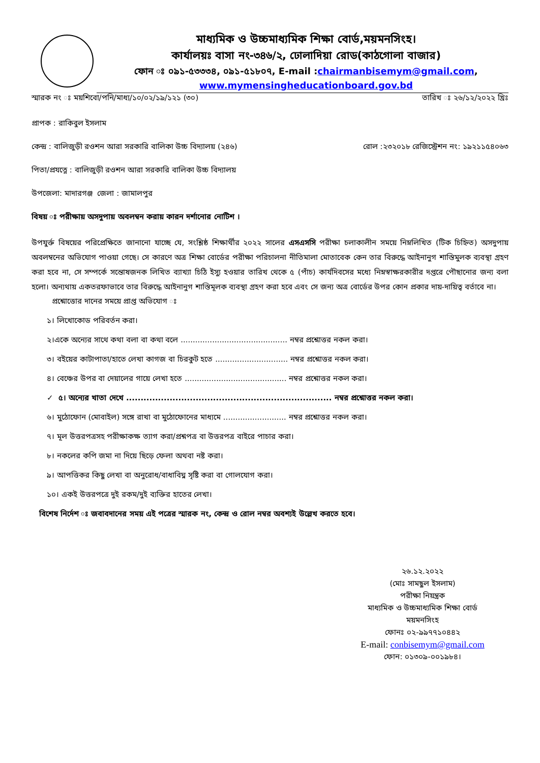মাধ্যমিক ও উচ্চমাধ্যমিক শিক্ষা বোর্ড,ময়মনসিংহ।
কার্যালয়ঃ বাসা নং-৩৪৬/২, ঢোলাদিয়া রোড(কাঠগোলা বাজার)
ফোন ঃ ০৯১-৫৩৩৩৪, ০৯১-৫১৮০৭, E-mail :chairmanbisemym@gmail.com,
www.mymensingheducationboard.gov.bd
স্মারক নং ঃ ময়শিবো/পনি/মাধ্য/১০/০২/১৯/১২১ (৩০) তারিখ ঃ ২৬/১২/২০২২ খ্রিঃ
প্রাপক : রাকিবুল ইসলাম
কেন্দ্র : বালিজুড়ী রওশন আরা সরকারি বালিকা উচ্চ বিদ্যালয় (২৪৬) রোল :২৩২০১৮ রেজিস্ট্রেশন নং: ১৯২১১৫৪০৬৩
পিতা/প্রযত্নে : বালিজুড়ী রওশন আরা সরকারি বালিকা উচ্চ বিদ্যালয়
উপজেলা: মাদারগঞ্জ জেলা : জামালপুর
বিষয় ঃ পরীক্ষায় অসদুপায় অবলম্বন করায় কারন দর্শানোর নোটিশ ।
উপযুর্ক্ত বিষয়ের পরিপ্রেক্ষিতে জানানো যাচ্ছে যে, সংশ্লিষ্ঠ শিক্ষার্থীর ২০২২ সালের এসএসসি পরীক্ষা চলাকালীন সময়ে নিম্নলিখিত (টিক চিহ্নিত) অসদুপায় অবলম্বনের অভিযোগ পাওয়া গেছে। সে কারণে অত্র শিক্ষা বোর্ডের পরীক্ষা পরিচালনা নীতিমালা মোতাবেক কেন তার বিরুদ্ধে আইনানুগ শাস্তিমুলক ব্যবস্থা গ্রহণ করা হবে না, সে সম্পর্কে সন্তোষজনক লিখিত ব্যাখ্যা চিঠি ইস্যু হওয়ার তারিখ থেকে ৫ (পাঁচ) কার্যদিবসের মধ্যে নিম্নস্বাক্ষরকারীর দপ্তরে পৌছানোর জন্য বলা হলো। অন্যথায় একতরফাভাবে তার বিরুদ্ধে আইনানুগ শাস্তিমূলক ব্যবস্থা গ্রহণ করা হবে এবং সে জন্য অত্র বোর্ডের উপর কোন প্রকার দায়-দায়িত্ব বর্তাবে না।
প্রশ্নোত্তোর দানের সময়ে প্রাপ্ত অভিযোগ ঃ
১। লিখোকোড পরিবর্তন করা।
২।একে অন্যের সাথে কথা বলা বা কথা বলে ............................................ নম্বর প্রশ্নোত্তর নকল করা।
৩। বইয়ের কাটাপাতা/হাতে লেখা কাগজ বা চিরকুট হতে .............................. নম্বর প্রশ্নোত্তর নকল করা।
৪। বেঞ্চের উপর বা দেয়ালের গায়ে লেখা হতে .......................................... নম্বর প্রশ্নোত্তর নকল করা।
✓ ৫। অন্যের খাতা দেখে ....................................................................... নম্বর প্রশ্নোত্তর নকল করা।
৬। মুঠোফোন (মোবাইল) সঙ্গে রাখা বা মুঠোফোনের মাধ্যমে .......................... নম্বর প্রশ্নোত্তর নকল করা।
৭। মূল উত্তরপত্রসহ পরীক্ষাকক্ষ ত্যাগ করা/প্রশ্নপত্র বা উত্তরপত্র বাইরে পাচার করা।
৮। নকলের কপি জমা না দিয়ে ছিড়ে ফেলা অথবা নষ্ট করা।
৯। আপত্তিকর কিছু লেখা বা অনুরোধ/বাধাবিঘ্ন সৃষ্টি করা বা গোলযোগ করা।
১০। একই উত্তরপত্রে দুই রকম/দুই ব্যক্তির হাতের লেখা।
বিশেষ নির্দেশ ঃ জবাবদানের সময় এই পত্রের স্মারক নং, কেন্দ্র ও রোল নম্বর অবশ্যই উল্লেখ করতে হবে।
২৬.১২.২০২২
(মোঃ সামছুল ইসলাম)
পরীক্ষা নিয়ন্ত্রক
মাধ্যমিক ও উচ্চমাধ্যমিক শিক্ষা বোর্ড
ময়মনসিংহ
ফোনঃ ০২-৯৯৭৭১০৪৪২
E-mail: conbisemym@gmail.com
ফোন: ০১৩০৯-০০১৯৮৪।